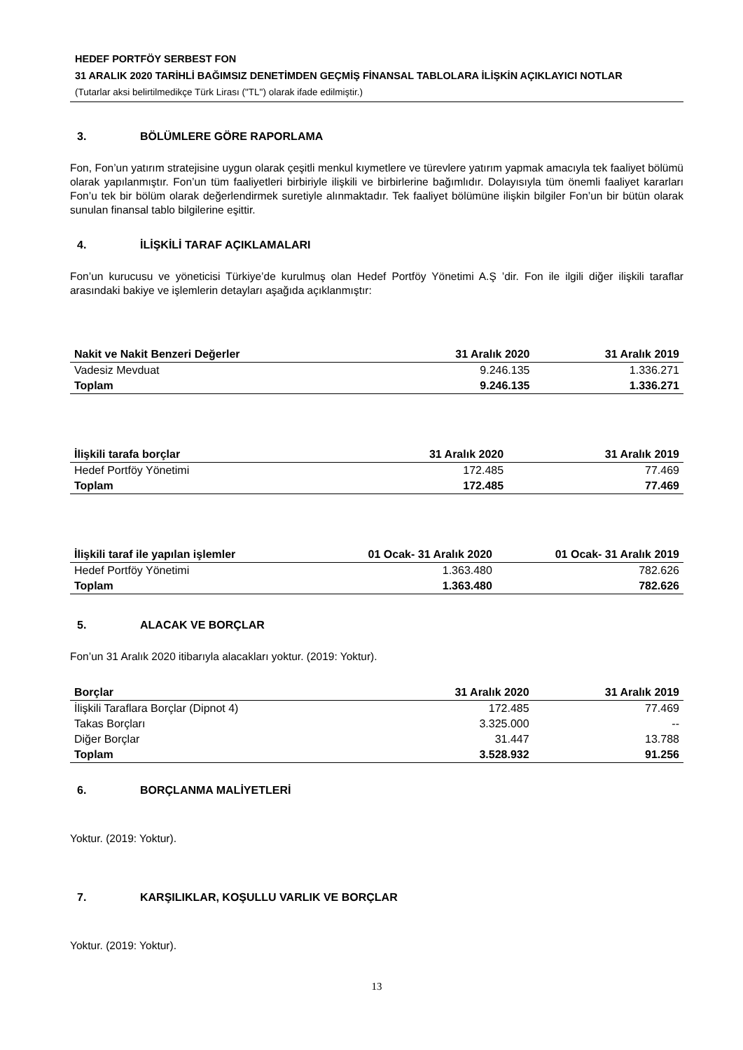HEDEF PORTFÖY SERBEST FON
31 ARALIK 2020 TARİHLİ BAĞIMSIZ DENETİMDEN GEÇMİŞ FİNANSAL TABLOLARA İLİŞKİN AÇIKLAYICI NOTLAR
(Tutarlar aksi belirtilmedikçe Türk Lirası ("TL") olarak ifade edilmiştir.)
3. BÖLÜMLERE GÖRE RAPORLAMA
Fon, Fon’un yatırım stratejisine uygun olarak çeşitli menkul kıymetlere ve türevlere yatırım yapmak amacıyla tek faaliyet bölümü olarak yapılanmıştır. Fon’un tüm faaliyetleri birbiriyle ilişkili ve birbirlerine bağımlıdır. Dolayısıyla tüm önemli faaliyet kararları Fon’u tek bir bölüm olarak değerlendirmek suretiyle alınmaktadır. Tek faaliyet bölümüne ilişkin bilgiler Fon’un bir bütün olarak sunulan finansal tablo bilgilerine eşittir.
4. İLİŞKİLİ TARAF AÇIKLAMALARI
Fon’un kurucusu ve yöneticisi Türkiye’de kurulmuş olan Hedef Portföy Yönetimi A.Ş ’dir. Fon ile ilgili diğer ilişkili taraflar arasındaki bakiye ve işlemlerin detayları aşağıda açıklanmıştır:
| Nakit ve Nakit Benzeri Değerler | 31 Aralık 2020 | 31 Aralık 2019 |
| --- | --- | --- |
| Vadesiz Mevduat | 9.246.135 | 1.336.271 |
| Toplam | 9.246.135 | 1.336.271 |
| İlişkili tarafa borçlar | 31 Aralık 2020 | 31 Aralık 2019 |
| --- | --- | --- |
| Hedef Portföy Yönetimi | 172.485 | 77.469 |
| Toplam | 172.485 | 77.469 |
| İlişkili taraf ile yapılan işlemler | 01 Ocak- 31 Aralık 2020 | 01 Ocak- 31 Aralık 2019 |
| --- | --- | --- |
| Hedef Portföy Yönetimi | 1.363.480 | 782.626 |
| Toplam | 1.363.480 | 782.626 |
5. ALACAK VE BORÇLAR
Fon’un 31 Aralık 2020 itibarıyla alacakları yoktur. (2019: Yoktur).
| Borçlar | 31 Aralık 2020 | 31 Aralık 2019 |
| --- | --- | --- |
| İlişkili Taraflara Borçlar (Dipnot 4) | 172.485 | 77.469 |
| Takas Borçları | 3.325.000 | -- |
| Diğer Borçlar | 31.447 | 13.788 |
| Toplam | 3.528.932 | 91.256 |
6. BORÇLANMA MALİYETLERİ
Yoktur. (2019: Yoktur).
7. KARŞILIKLAR, KOŞULLU VARLIK VE BORÇLAR
Yoktur. (2019: Yoktur).
13